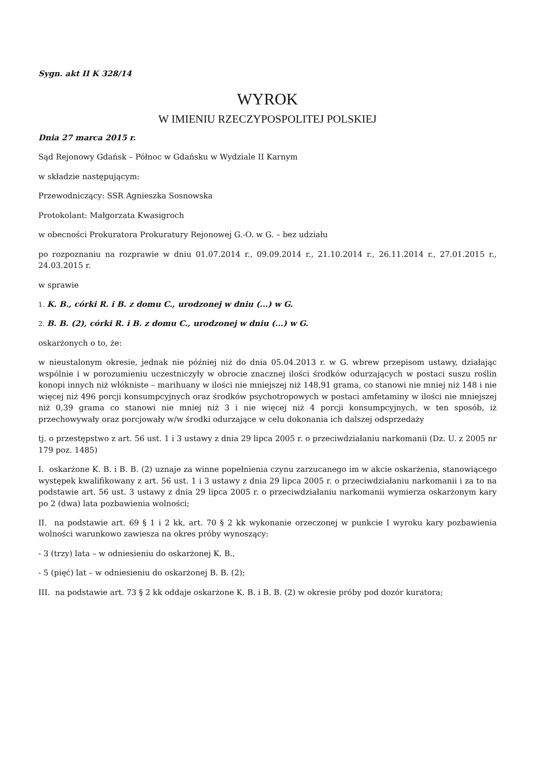Sygn. akt II K 328/14
WYROK
W IMIENIU RZECZYPOSPOLITEJ POLSKIEJ
Dnia 27 marca 2015 r.
Sąd Rejonowy Gdańsk – Północ w Gdańsku w Wydziale II Karnym
w składzie następującym:
Przewodniczący: SSR Agnieszka Sosnowska
Protokolant: Małgorzata Kwasigroch
w obecności Prokuratora Prokuratury Rejonowej G.-O. w G. – bez udziału
po rozpoznaniu na rozprawie w dniu 01.07.2014 r., 09.09.2014 r., 21.10.2014 r., 26.11.2014 r., 27.01.2015 r., 24.03.2015 r.
w sprawie
1. K. B., córki R. i B. z domu C., urodzonej w dniu (...) w G.
2. B. B. (2), córki R. i B. z domu C., urodzonej w dniu (...) w G.
oskarżonych o to, że:
w nieustalonym okresie, jednak nie później niż do dnia 05.04.2013 r. w G. wbrew przepisom ustawy, działając wspólnie i w porozumieniu uczestniczyły w obrocie znacznej ilości środków odurzających w postaci suszu roślin konopi innych niż włókniste – marihuany w ilości nie mniejszej niż 148,91 grama, co stanowi nie mniej niż 148 i nie więcej niż 496 porcji konsumpcyjnych oraz środków psychotropowych w postaci amfetaminy w ilości nie mniejszej niż 0,39 grama co stanowi nie mniej niż 3 i nie więcej niż 4 porcji konsumpcyjnych, w ten sposób, iż przechowywały oraz porcjowały w/w środki odurzające w celu dokonania ich dalszej odsprzedaży
tj. o przestępstwo z art. 56 ust. 1 i 3 ustawy z dnia 29 lipca 2005 r. o przeciwdziałaniu narkomanii (Dz. U. z 2005 nr 179 poz. 1485)
I. oskarżone K. B. i B. B. (2) uznaje za winne popełnienia czynu zarzucanego im w akcie oskarżenia, stanowiącego występek kwalifikowany z art. 56 ust. 1 i 3 ustawy z dnia 29 lipca 2005 r. o przeciwdziałaniu narkomanii i za to na podstawie art. 56 ust. 3 ustawy z dnia 29 lipca 2005 r. o przeciwdziałaniu narkomanii wymierza oskarżonym kary po 2 (dwa) lata pozbawienia wolności;
II. na podstawie art. 69 § 1 i 2 kk, art. 70 § 2 kk wykonanie orzeczonej w punkcie I wyroku kary pozbawienia wolności warunkowo zawiesza na okres próby wynoszący:
- 3 (trzy) lata – w odniesieniu do oskarżonej K. B.,
- 5 (pięć) lat – w odniesieniu do oskarżonej B. B. (2);
III. na podstawie art. 73 § 2 kk oddaje oskarżone K. B. i B. B. (2) w okresie próby pod dozór kuratora;